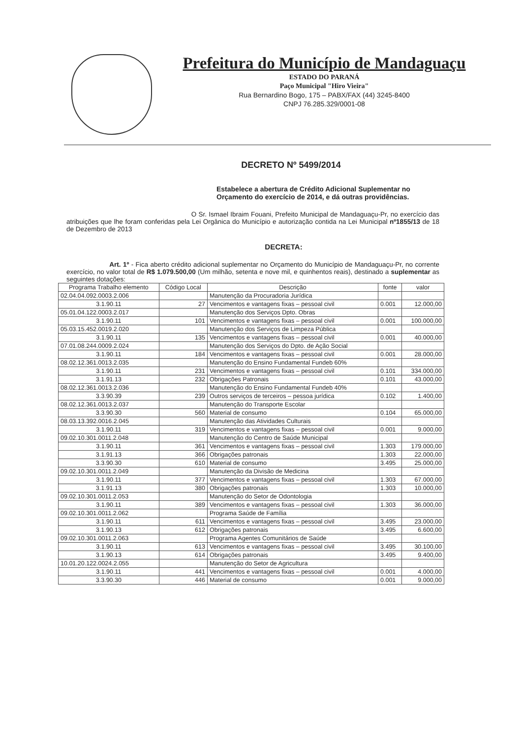Prefeitura do Município de Mandaguaçu
ESTADO DO PARANÁ
Paço Municipal "Hiro Vieira"
Rua Bernardino Bogo, 175 – PABX/FAX (44) 3245-8400
CNPJ 76.285.329/0001-08
DECRETO Nº 5499/2014
Estabelece a abertura de Crédito Adicional Suplementar no Orçamento do exercício de 2014, e dá outras providências.
O Sr. Ismael Ibraim Fouani, Prefeito Municipal de Mandaguaçu-Pr, no exercício das atribuições que lhe foram conferidas pela Lei Orgânica do Município e autorização contida na Lei Municipal nº1855/13 de 18 de Dezembro de 2013
DECRETA:
Art. 1º - Fica aberto crédito adicional suplementar no Orçamento do Município de Mandaguaçu-Pr, no corrente exercício, no valor total de R$ 1.079.500,00 (Um milhão, setenta e nove mil, e quinhentos reais), destinado a suplementar as seguintes dotações:
| Programa Trabalho elemento | Código Local | Descrição | fonte | valor |
| --- | --- | --- | --- | --- |
| 02.04.04.092.0003.2.006 | | Manutenção da Procuradoria Jurídica | | |
| 3.1.90.11 | 27 | Vencimentos e vantagens fixas – pessoal civil | 0.001 | 12.000,00 |
| 05.01.04.122.0003.2.017 | | Manutenção dos Serviços Dpto. Obras | | |
| 3.1.90.11 | 101 | Vencimentos e vantagens fixas – pessoal civil | 0.001 | 100.000,00 |
| 05.03.15.452.0019.2.020 | | Manutenção dos Serviços de Limpeza Pública | | |
| 3.1.90.11 | 135 | Vencimentos e vantagens fixas – pessoal civil | 0.001 | 40.000,00 |
| 07.01.08.244.0009.2.024 | | Manutenção dos Serviços do Dpto. de Ação Social | | |
| 3.1.90.11 | 184 | Vencimentos e vantagens fixas – pessoal civil | 0.001 | 28.000,00 |
| 08.02.12.361.0013.2.035 | | Manutenção do Ensino Fundamental Fundeb 60% | | |
| 3.1.90.11 | 231 | Vencimentos e vantagens fixas – pessoal civil | 0.101 | 334.000,00 |
| 3.1.91.13 | 232 | Obrigações Patronais | 0.101 | 43.000,00 |
| 08.02.12.361.0013.2.036 | | Manutenção do Ensino Fundamental Fundeb 40% | | |
| 3.3.90.39 | 239 | Outros serviços de terceiros – pessoa jurídica | 0.102 | 1.400,00 |
| 08.02.12.361.0013.2.037 | | Manutenção do Transporte Escolar | | |
| 3.3.90.30 | 560 | Material de consumo | 0.104 | 65.000,00 |
| 08.03.13.392.0016.2.045 | | Manutenção das Atividades Culturais | | |
| 3.1.90.11 | 319 | Vencimentos e vantagens fixas – pessoal civil | 0.001 | 9.000,00 |
| 09.02.10.301.0011.2.048 | | Manutenção do Centro de Saúde Municipal | | |
| 3.1.90.11 | 361 | Vencimentos e vantagens fixas – pessoal civil | 1.303 | 179.000,00 |
| 3.1.91.13 | 366 | Obrigações patronais | 1.303 | 22.000,00 |
| 3.3.90.30 | 610 | Material de consumo | 3.495 | 25.000,00 |
| 09.02.10.301.0011.2.049 | | Manutenção da Divisão de Medicina | | |
| 3.1.90.11 | 377 | Vencimentos e vantagens fixas – pessoal civil | 1.303 | 67.000,00 |
| 3.1.91.13 | 380 | Obrigações patronais | 1.303 | 10.000,00 |
| 09.02.10.301.0011.2.053 | | Manutenção do Setor de Odontologia | | |
| 3.1.90.11 | 389 | Vencimentos e vantagens fixas – pessoal civil | 1.303 | 36.000,00 |
| 09.02.10.301.0011.2.062 | | Programa Saúde de Família | | |
| 3.1.90.11 | 611 | Vencimentos e vantagens fixas – pessoal civil | 3.495 | 23.000,00 |
| 3.1.90.13 | 612 | Obrigações patronais | 3.495 | 6.600,00 |
| 09.02.10.301.0011.2.063 | | Programa Agentes Comunitários de Saúde | | |
| 3.1.90.11 | 613 | Vencimentos e vantagens fixas – pessoal civil | 3.495 | 30.100,00 |
| 3.1.90.13 | 614 | Obrigações patronais | 3.495 | 9.400,00 |
| 10.01.20.122.0024.2.055 | | Manutenção do Setor de Agricultura | | |
| 3.1.90.11 | 441 | Vencimentos e vantagens fixas – pessoal civil | 0.001 | 4.000,00 |
| 3.3.90.30 | 446 | Material de consumo | 0.001 | 9.000,00 |